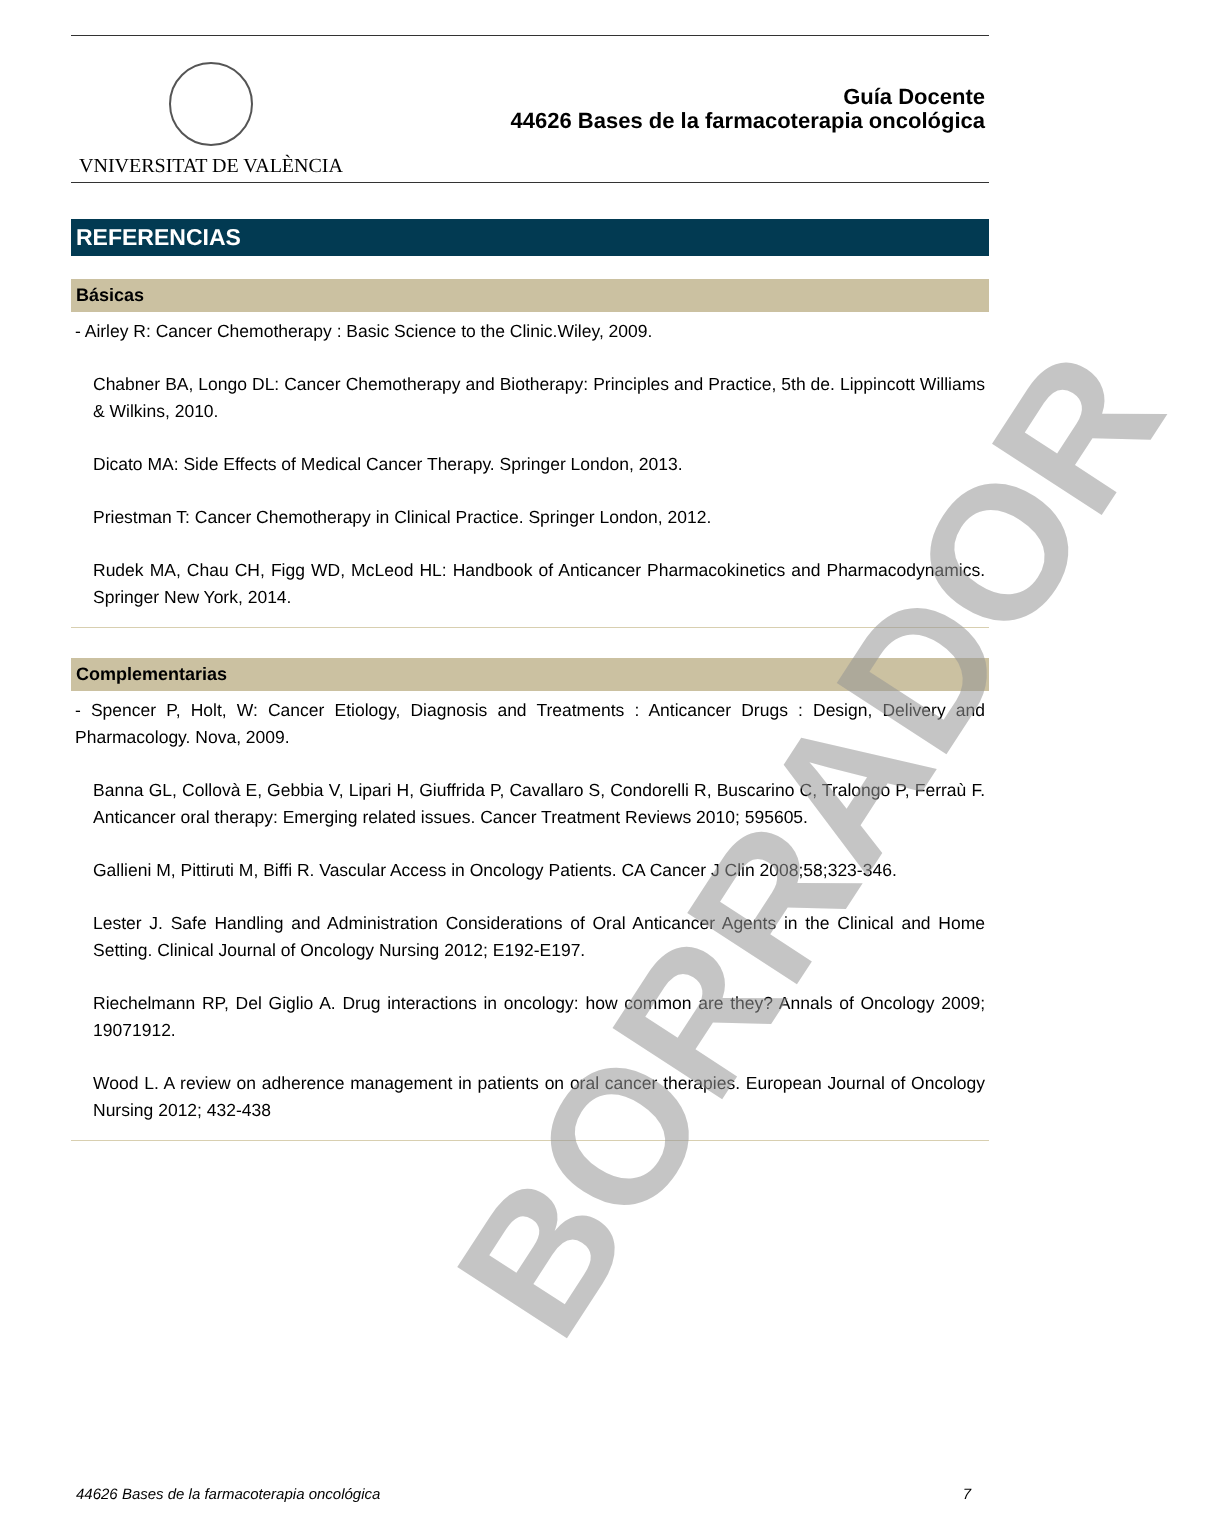VNIVERSITAT DE VALÈNCIA
Guía Docente
44626 Bases de la farmacoterapia oncológica
REFERENCIAS
Básicas
- Airley R: Cancer Chemotherapy : Basic Science to the Clinic.Wiley, 2009.
Chabner BA, Longo DL: Cancer Chemotherapy and Biotherapy: Principles and Practice, 5th de. Lippincott Williams & Wilkins, 2010.
Dicato MA: Side Effects of Medical Cancer Therapy. Springer London, 2013.
Priestman T: Cancer Chemotherapy in Clinical Practice. Springer London, 2012.
Rudek MA, Chau CH, Figg WD, McLeod HL: Handbook of Anticancer Pharmacokinetics and Pharmacodynamics. Springer New York, 2014.
Complementarias
- Spencer P, Holt, W: Cancer Etiology, Diagnosis and Treatments : Anticancer Drugs : Design, Delivery and Pharmacology. Nova, 2009.
Banna GL, Collovà E, Gebbia V, Lipari H, Giuffrida P, Cavallaro S, Condorelli R, Buscarino C, Tralongo P, Ferraù F. Anticancer oral therapy: Emerging related issues. Cancer Treatment Reviews 2010; 595605.
Gallieni M, Pittiruti M, Biffi R. Vascular Access in Oncology Patients. CA Cancer J Clin 2008;58;323-346.
Lester J. Safe Handling and Administration Considerations of Oral Anticancer Agents in the Clinical and Home Setting. Clinical Journal of Oncology Nursing 2012; E192-E197.
Riechelmann RP, Del Giglio A. Drug interactions in oncology: how common are they? Annals of Oncology 2009; 19071912.
Wood L. A review on adherence management in patients on oral cancer therapies. European Journal of Oncology Nursing 2012; 432-438
BORRADOR
44626 Bases de la farmacoterapia oncológica 7